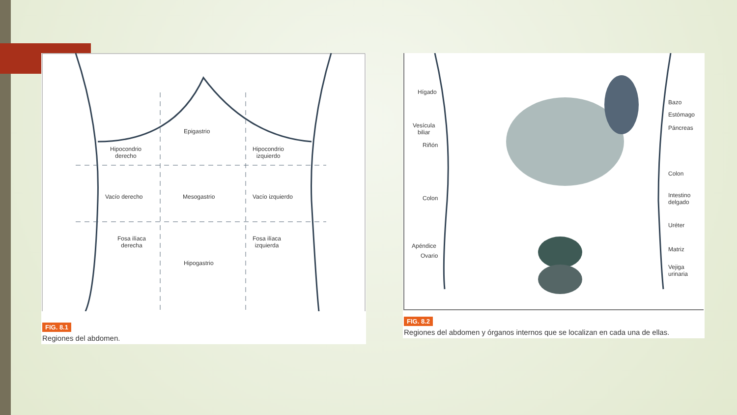Epigastrio
Hipocondrio
derecho
Hipocondrio
izquierdo
Vacío derecho Mesogastrio Vacío izquierdo
Fosa ilíaca
derecha
Fosa ilíaca
izquierda
Hipogastrio
FIG. 8.1
Regiones del abdomen.
Hígado
Vesícula
biliar
Riñón
Colon
Apéndice
Ovario
Bazo
Estómago
Páncreas
Colon
Intestino
delgado
Uréter
Matriz
Vejiga
urinaria
FIG. 8.2
Regiones del abdomen y órganos internos que se localizan en cada una de ellas.